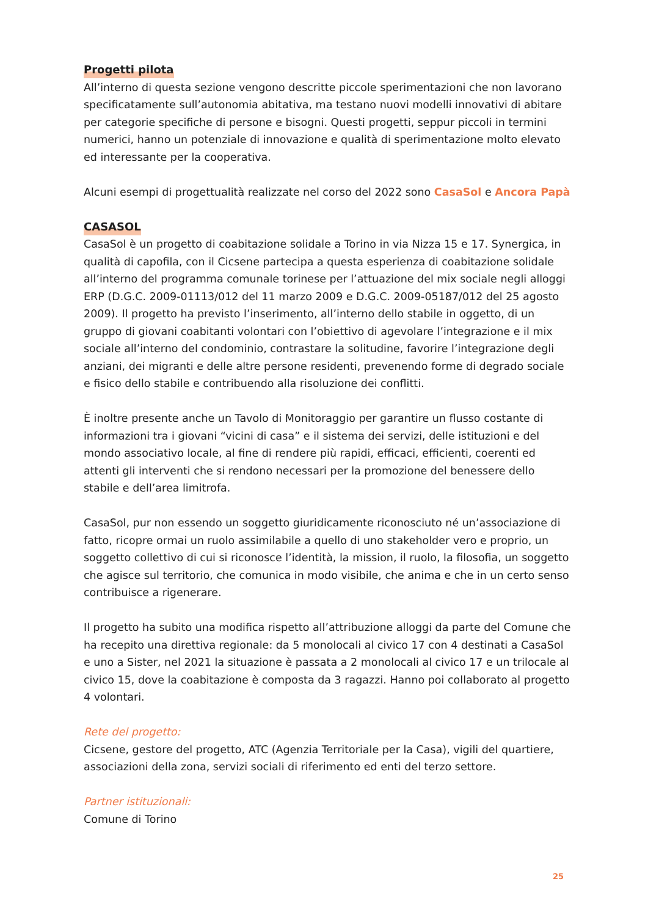Progetti pilota
All’interno di questa sezione vengono descritte piccole sperimentazioni che non lavorano specificatamente sull’autonomia abitativa, ma testano nuovi modelli innovativi di abitare per categorie specifiche di persone e bisogni. Questi progetti, seppur piccoli in termini numerici, hanno un potenziale di innovazione e qualità di sperimentazione molto elevato ed interessante per la cooperativa.
Alcuni esempi di progettualità realizzate nel corso del 2022 sono CasaSol e Ancora Papà
CASASOL
CasaSol è un progetto di coabitazione solidale a Torino in via Nizza 15 e 17. Synergica, in qualità di capofila, con il Cicsene partecipa a questa esperienza di coabitazione solidale all’interno del programma comunale torinese per l’attuazione del mix sociale negli alloggi ERP (D.G.C. 2009-01113/012 del 11 marzo 2009 e D.G.C. 2009-05187/012 del 25 agosto 2009). Il progetto ha previsto l’inserimento, all’interno dello stabile in oggetto, di un gruppo di giovani coabitanti volontari con l’obiettivo di agevolare l’integrazione e il mix sociale all’interno del condominio, contrastare la solitudine, favorire l’integrazione degli anziani, dei migranti e delle altre persone residenti, prevenendo forme di degrado sociale e fisico dello stabile e contribuendo alla risoluzione dei conflitti.
È inoltre presente anche un Tavolo di Monitoraggio per garantire un flusso costante di informazioni tra i giovani “vicini di casa” e il sistema dei servizi, delle istituzioni e del mondo associativo locale, al fine di rendere più rapidi, efficaci, efficienti, coerenti ed attenti gli interventi che si rendono necessari per la promozione del benessere dello stabile e dell’area limitrofa.
CasaSol, pur non essendo un soggetto giuridicamente riconosciuto né un’associazione di fatto, ricopre ormai un ruolo assimilabile a quello di uno stakeholder vero e proprio, un soggetto collettivo di cui si riconosce l’identità, la mission, il ruolo, la filosofia, un soggetto che agisce sul territorio, che comunica in modo visibile, che anima e che in un certo senso contribuisce a rigenerare.
Il progetto ha subito una modifica rispetto all’attribuzione alloggi da parte del Comune che ha recepito una direttiva regionale: da 5 monolocali al civico 17 con 4 destinati a CasaSol e uno a Sister, nel 2021 la situazione è passata a 2 monolocali al civico 17 e un trilocale al civico 15, dove la coabitazione è composta da 3 ragazzi. Hanno poi collaborato al progetto 4 volontari.
Rete del progetto:
Cicsene, gestore del progetto, ATC (Agenzia Territoriale per la Casa), vigili del quartiere, associazioni della zona, servizi sociali di riferimento ed enti del terzo settore.
Partner istituzionali:
Comune di Torino
25